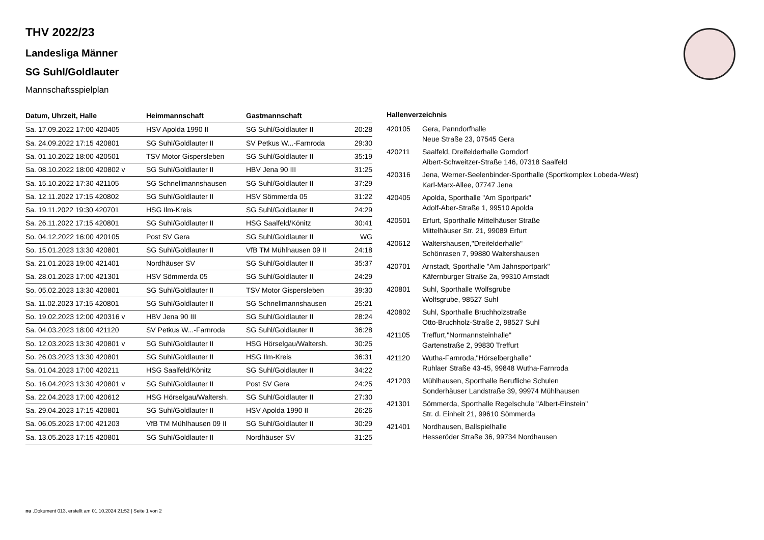THV 2022/23
Landesliga Männer
SG Suhl/Goldlauter
Mannschaftsspielplan
| Datum, Uhrzeit, Halle | Heimmannschaft | Gastmannschaft | |
| --- | --- | --- | --- |
| Sa. 17.09.2022 17:00 420405 | HSV Apolda 1990 II | SG Suhl/Goldlauter II | 20:28 |
| Sa. 24.09.2022 17:15 420801 | SG Suhl/Goldlauter II | SV Petkus W...-Farnroda | 29:30 |
| Sa. 01.10.2022 18:00 420501 | TSV Motor Gispersleben | SG Suhl/Goldlauter II | 35:19 |
| Sa. 08.10.2022 18:00 420802 v | SG Suhl/Goldlauter II | HBV Jena 90 III | 31:25 |
| Sa. 15.10.2022 17:30 421105 | SG Schnellmannshausen | SG Suhl/Goldlauter II | 37:29 |
| Sa. 12.11.2022 17:15 420802 | SG Suhl/Goldlauter II | HSV Sömmerda 05 | 31:22 |
| Sa. 19.11.2022 19:30 420701 | HSG Ilm-Kreis | SG Suhl/Goldlauter II | 24:29 |
| Sa. 26.11.2022 17:15 420801 | SG Suhl/Goldlauter II | HSG Saalfeld/Könitz | 30:41 |
| So. 04.12.2022 16:00 420105 | Post SV Gera | SG Suhl/Goldlauter II | WG |
| So. 15.01.2023 13:30 420801 | SG Suhl/Goldlauter II | VfB TM Mühlhausen 09 II | 24:18 |
| Sa. 21.01.2023 19:00 421401 | Nordhäuser SV | SG Suhl/Goldlauter II | 35:37 |
| Sa. 28.01.2023 17:00 421301 | HSV Sömmerda 05 | SG Suhl/Goldlauter II | 24:29 |
| So. 05.02.2023 13:30 420801 | SG Suhl/Goldlauter II | TSV Motor Gispersleben | 39:30 |
| Sa. 11.02.2023 17:15 420801 | SG Suhl/Goldlauter II | SG Schnellmannshausen | 25:21 |
| So. 19.02.2023 12:00 420316 v | HBV Jena 90 III | SG Suhl/Goldlauter II | 28:24 |
| Sa. 04.03.2023 18:00 421120 | SV Petkus W...-Farnroda | SG Suhl/Goldlauter II | 36:28 |
| So. 12.03.2023 13:30 420801 v | SG Suhl/Goldlauter II | HSG Hörselgau/Waltersh. | 30:25 |
| So. 26.03.2023 13:30 420801 | SG Suhl/Goldlauter II | HSG Ilm-Kreis | 36:31 |
| Sa. 01.04.2023 17:00 420211 | HSG Saalfeld/Könitz | SG Suhl/Goldlauter II | 34:22 |
| So. 16.04.2023 13:30 420801 v | SG Suhl/Goldlauter II | Post SV Gera | 24:25 |
| Sa. 22.04.2023 17:00 420612 | HSG Hörselgau/Waltersh. | SG Suhl/Goldlauter II | 27:30 |
| Sa. 29.04.2023 17:15 420801 | SG Suhl/Goldlauter II | HSV Apolda 1990 II | 26:26 |
| Sa. 06.05.2023 17:00 421203 | VfB TM Mühlhausen 09 II | SG Suhl/Goldlauter II | 30:29 |
| Sa. 13.05.2023 17:15 420801 | SG Suhl/Goldlauter II | Nordhäuser SV | 31:25 |
Hallenverzeichnis
| 420105 | Gera, Panndorfhalle Neue Straße 23, 07545 Gera |
| 420211 | Saalfeld, Dreifelderhalle Gorndorf Albert-Schweitzer-Straße 146, 07318 Saalfeld |
| 420316 | Jena, Werner-Seelenbinder-Sporthalle (Sportkomplex Lobeda-West) Karl-Marx-Allee, 07747 Jena |
| 420405 | Apolda, Sporthalle "Am Sportpark" Adolf-Aber-Straße 1, 99510 Apolda |
| 420501 | Erfurt, Sporthalle Mittelhäuser Straße Mittelhäuser Str. 21, 99089 Erfurt |
| 420612 | Waltershausen,"Dreifelderhalle" Schönrasen 7, 99880 Waltershausen |
| 420701 | Arnstadt, Sporthalle "Am Jahnsportpark" Käfernburger Straße 2a, 99310 Arnstadt |
| 420801 | Suhl, Sporthalle Wolfsgrube Wolfsgrube, 98527 Suhl |
| 420802 | Suhl, Sporthalle Bruchholzstraße Otto-Bruchholz-Straße 2, 98527 Suhl |
| 421105 | Treffurt,"Normannsteinhalle" Gartenstraße 2, 99830 Treffurt |
| 421120 | Wutha-Farnroda,"Hörselberghalle" Ruhlaer Straße 43-45, 99848 Wutha-Farnroda |
| 421203 | Mühlhausen, Sporthalle Berufliche Schulen Sonderhäuser Landstraße 39, 99974 Mühlhausen |
| 421301 | Sömmerda, Sporthalle Regelschule "Albert-Einstein" Str. d. Einheit 21, 99610 Sömmerda |
| 421401 | Nordhausen, Ballspielhalle Hesseröder Straße 36, 99734 Nordhausen |
nu .Dokument 013, erstellt am 01.10.2024 21:52 | Seite 1 von 2